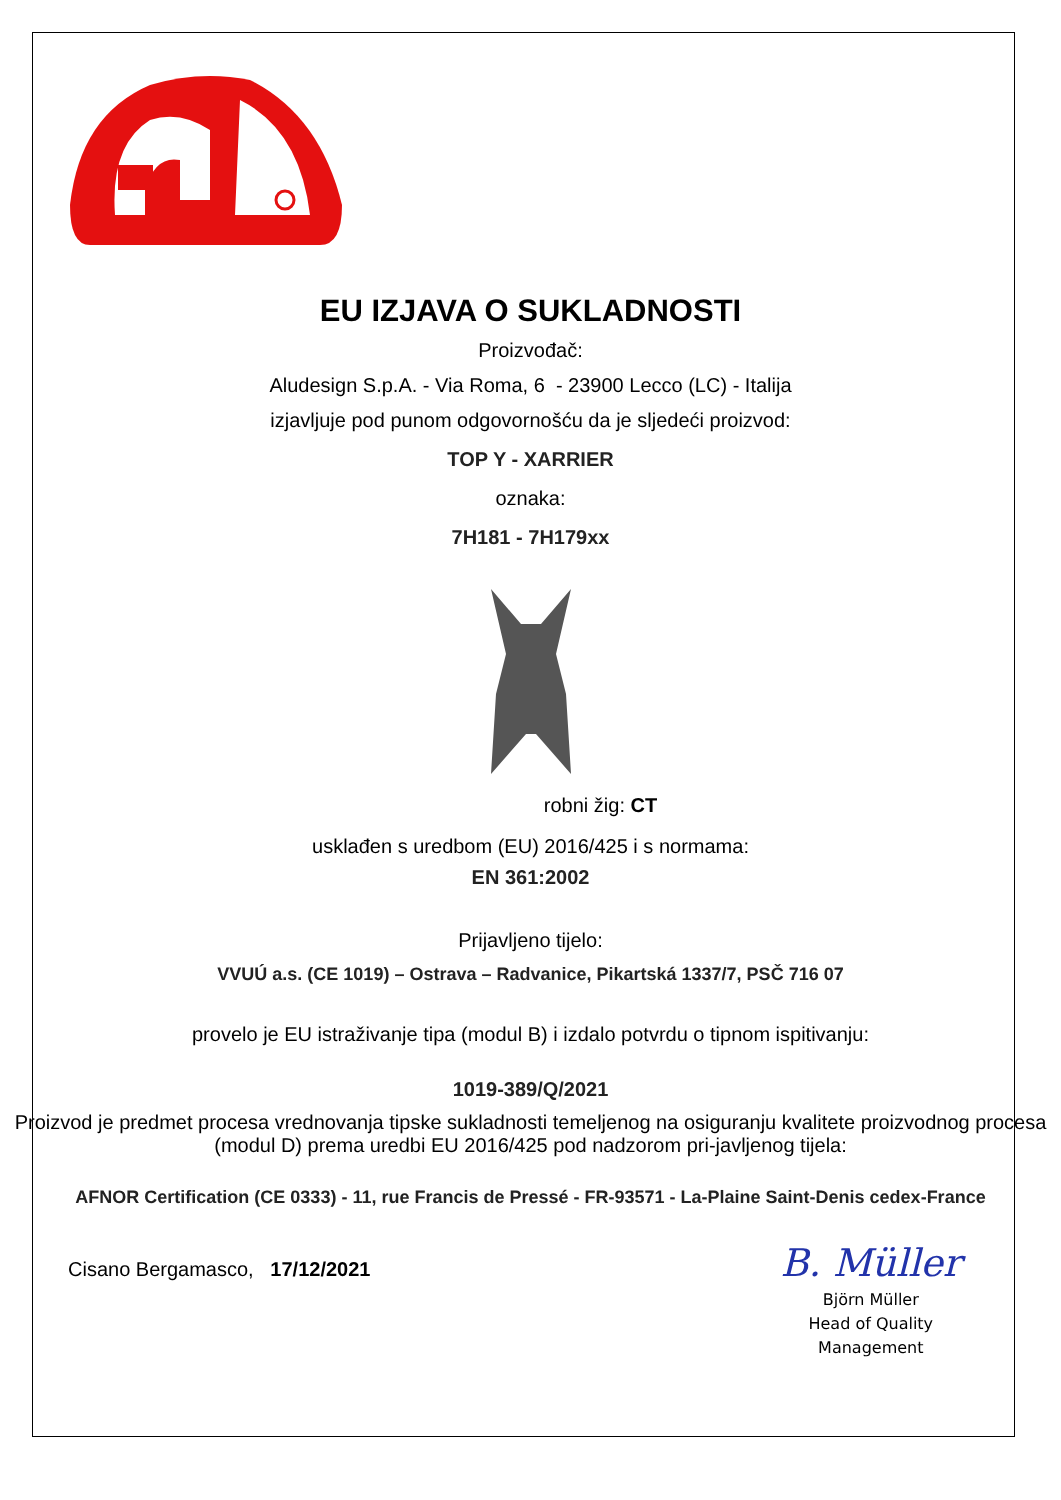EU IZJAVA O SUKLADNOSTI
Proizvođač:
Aludesign S.p.A. - Via Roma, 6 - 23900 Lecco (LC) - Italija
izjavljuje pod punom odgovornošću da je sljedeći proizvod:
TOP Y - XARRIER
oznaka:
7H181 - 7H179xx
robni žig: CT
usklađen s uredbom (EU) 2016/425 i s normama:
EN 361:2002
Prijavljeno tijelo:
VVUÚ a.s. (CE 1019) – Ostrava – Radvanice, Pikartská 1337/7, PSČ 716 07
provelo je EU istraživanje tipa (modul B) i izdalo potvrdu o tipnom ispitivanju:
1019-389/Q/2021
Proizvod je predmet procesa vrednovanja tipske sukladnosti temeljenog na osiguranju kvalitete proizvodnog procesa (modul D) prema uredbi EU 2016/425 pod nadzorom pri-javljenog tijela:
AFNOR Certification (CE 0333) - 11, rue Francis de Pressé - FR-93571 - La-Plaine Saint-Denis cedex-France
Cisano Bergamasco, 17/12/2021
B. Müller
Björn Müller
Head of Quality
Management